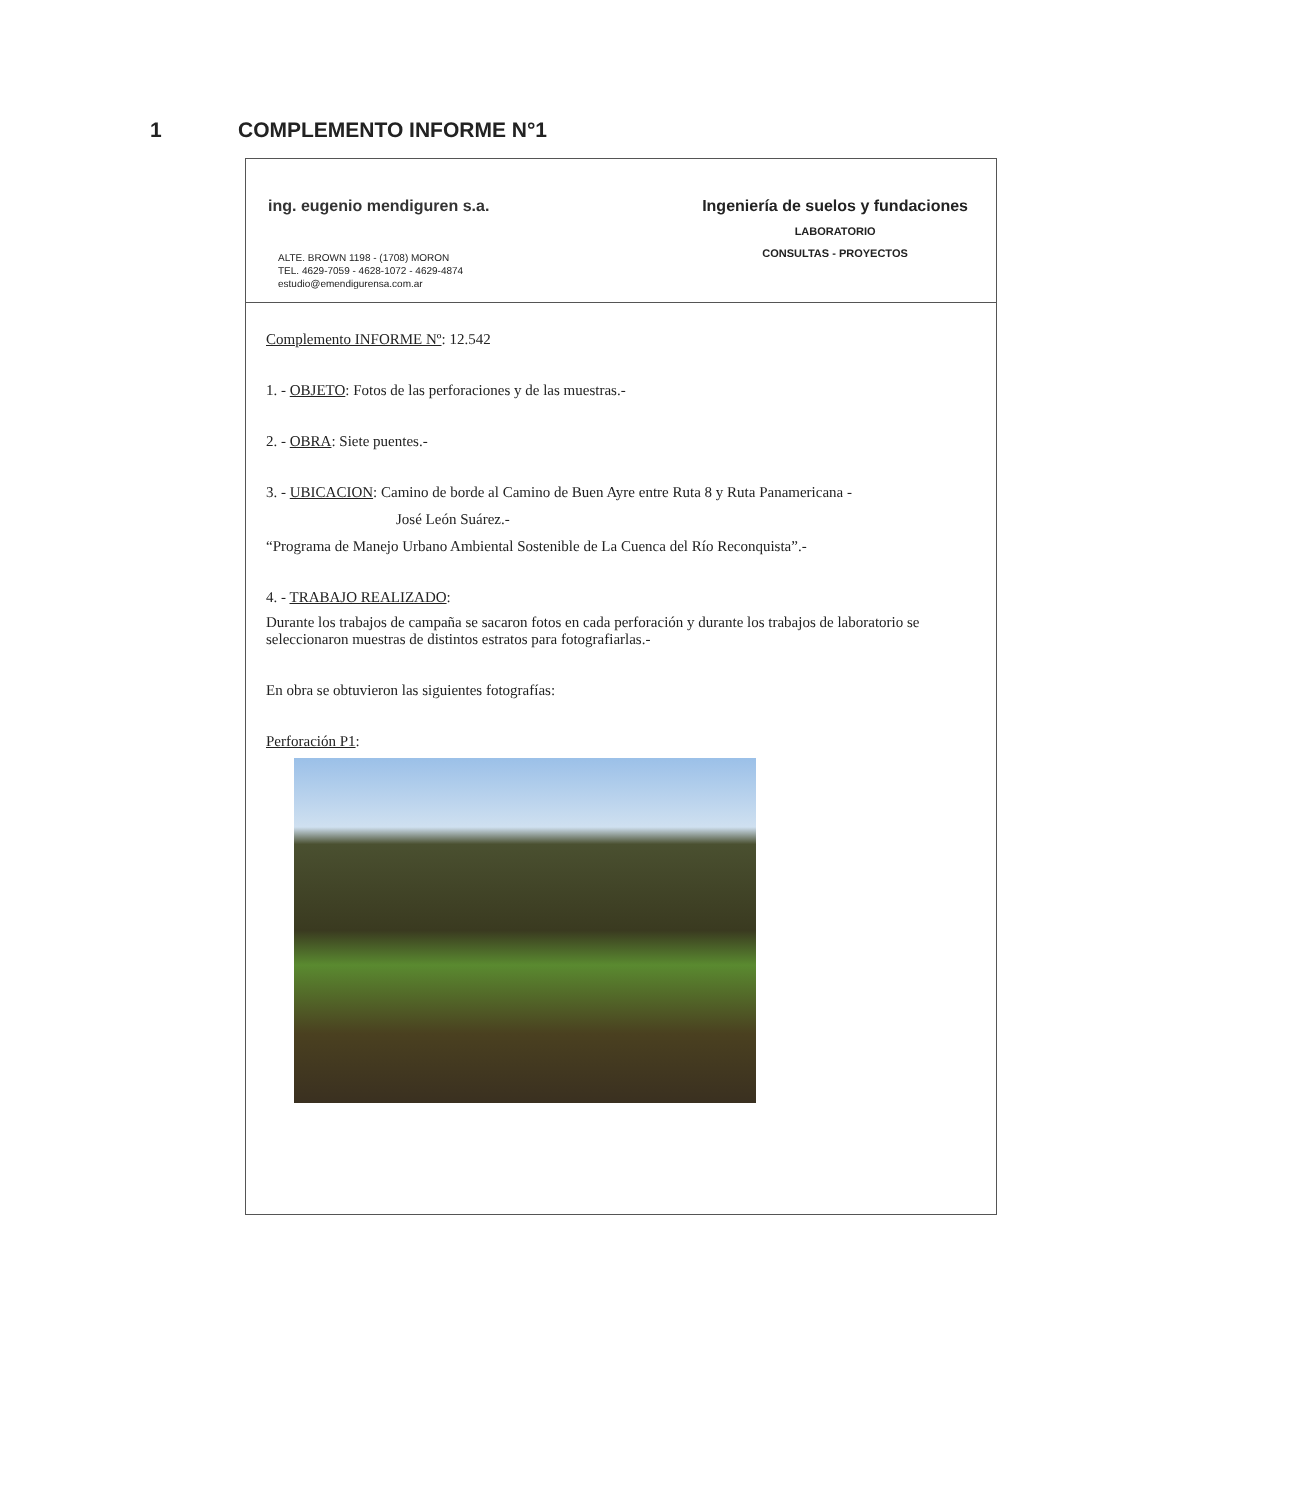1 COMPLEMENTO INFORME N°1
ing. eugenio mendiguren s.a.
ALTE. BROWN 1198 - (1708) MORON
TEL. 4629-7059 - 4628-1072 - 4629-4874
estudio@emendigurensa.com.ar
Ingeniería de suelos y fundaciones
LABORATORIO
CONSULTAS - PROYECTOS
Complemento INFORME Nº: 12.542
1. - OBJETO: Fotos de las perforaciones y de las muestras.-
2. - OBRA: Siete puentes.-
3. - UBICACION: Camino de borde al Camino de Buen Ayre entre Ruta 8 y Ruta Panamericana -
José León Suárez.-
“Programa de Manejo Urbano Ambiental Sostenible de La Cuenca del Río Reconquista”.-
4. - TRABAJO REALIZADO:
Durante los trabajos de campaña se sacaron fotos en cada perforación y durante los trabajos de laboratorio se seleccionaron muestras de distintos estratos para fotografiarlas.-
En obra se obtuvieron las siguientes fotografías:
Perforación P1: